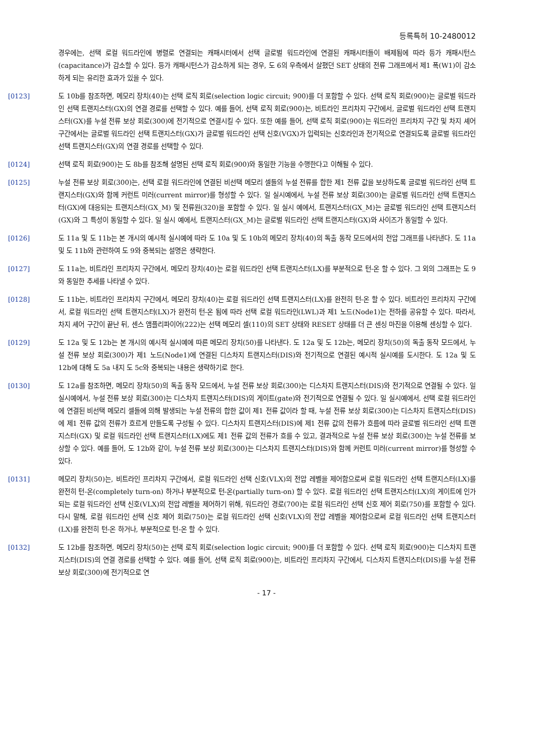등록특허 10-2480012
경우에는, 선택 로컬 워드라인에 병렬로 연결되는 캐패시터에서 선택 글로벌 워드라인에 연결된 캐패시터들이 배제됨에 따라 등가 캐패시턴스(capacitance)가 감소할 수 있다. 등가 캐패시턴스가 감소하게 되는 경우, 도 6의 우측에서 살폈던 SET 상태의 전류 그래프에서 제1 폭(W1)이 감소하게 되는 유리한 효과가 있을 수 있다.
[0123] 도 10b를 참조하면, 메모리 장치(40)는 선택 로직 회로(selection logic circuit; 900)를 더 포함할 수 있다. 선택 로직 회로(900)는 글로벌 워드라인 선택 트랜지스터(GX)의 연결 경로를 선택할 수 있다. 예를 들어, 선택 로직 회로(900)는, 비트라인 프리차지 구간에서, 글로벌 워드라인 선택 트랜지스터(GX)를 누설 전류 보상 회로(300)에 전기적으로 연결시킬 수 있다. 또한 예를 들어, 선택 로직 회로(900)는 워드라인 프리차지 구간 및 차지 셰어 구간에서는 글로벌 워드라인 선택 트랜지스터(GX)가 글로벌 워드라인 선택 신호(VGX)가 입력되는 신호라인과 전기적으로 연결되도록 글로벌 워드라인 선택 트랜지스터(GX)의 연결 경로를 선택할 수 있다.
[0124] 선택 로직 회로(900)는 도 8b를 참조해 설명된 선택 로직 회로(900)와 동일한 기능을 수행한다고 이해될 수 있다.
[0125] 누설 전류 보상 회로(300)는, 선택 로컬 워드라인에 연결된 비선택 메모리 셀들의 누설 전류를 합한 제1 전류 값을 보상하도록 글로벌 워드라인 선택 트랜지스터(GX)와 함께 커런트 미러(current mirror)를 형성할 수 있다. 일 실시예에서, 누설 전류 보상 회로(300)는 글로벌 워드라인 선택 트랜지스터(GX)에 대응되는 트랜지스터(GX_M) 및 전류원(320)을 포함할 수 있다. 일 실시 예에서, 트랜지스터(GX_M)는 글로벌 워드라인 선택 트랜지스터(GX)와 그 특성이 동일할 수 있다. 일 실시 예에서, 트랜지스터(GX_M)는 글로벌 워드라인 선택 트랜지스터(GX)와 사이즈가 동일할 수 있다.
[0126] 도 11a 및 도 11b는 본 개시의 예시적 실시예에 따라 도 10a 및 도 10b의 메모리 장치(40)의 독출 동작 모드에서의 전압 그래프를 나타낸다. 도 11a 및 도 11b와 관련하여 도 9와 중복되는 설명은 생략한다.
[0127] 도 11a는, 비트라인 프리차지 구간에서, 메모리 장치(40)는 로컬 워드라인 선택 트랜지스터(LX)를 부분적으로 턴-온 할 수 있다. 그 외의 그래프는 도 9와 동일한 추세를 나타낼 수 있다.
[0128] 도 11b는, 비트라인 프리차지 구간에서, 메모리 장치(40)는 로컬 워드라인 선택 트랜지스터(LX)를 완전히 턴-온 할 수 있다. 비트라인 프리차지 구간에서, 로컬 워드라인 선택 트랜지스터(LX)가 완전히 턴-온 됨에 따라 선택 로컬 워드라인(LWL)과 제1 노드(Node1)는 전하를 공유할 수 있다. 따라서, 차지 셰어 구간이 끝난 뒤, 센스 앰플리파이어(222)는 선택 메모리 셀(110)의 SET 상태와 RESET 상태를 더 큰 센싱 마진을 이용해 센싱할 수 있다.
[0129] 도 12a 및 도 12b는 본 개시의 예시적 실시예에 따른 메모리 장치(50)를 나타낸다. 도 12a 및 도 12b는, 메모리 장치(50)의 독출 동작 모드에서, 누설 전류 보상 회로(300)가 제1 노드(Node1)에 연결된 디스차지 트랜지스터(DIS)와 전기적으로 연결된 예시적 실시예를 도시한다. 도 12a 및 도 12b에 대해 도 5a 내지 도 5c와 중복되는 내용은 생략하기로 한다.
[0130] 도 12a를 참조하면, 메모리 장치(50)의 독출 동작 모드에서, 누설 전류 보상 회로(300)는 디스차지 트랜지스터(DIS)와 전기적으로 연결될 수 있다. 일 실시예에서, 누설 전류 보상 회로(300)는 디스차지 트랜지스터(DIS)의 게이트(gate)와 전기적으로 연결될 수 있다. 일 실시예에서, 선택 로컬 워드라인에 연결된 비선택 메모리 셀들에 의해 발생되는 누설 전류의 합한 값이 제1 전류 값이라 할 때, 누설 전류 보상 회로(300)는 디스차지 트랜지스터(DIS)에 제1 전류 값의 전류가 흐르게 만들도록 구성될 수 있다. 디스차지 트랜지스터(DIS)에 제1 전류 값의 전류가 흐름에 따라 글로벌 워드라인 선택 트랜지스터(GX) 및 로컬 워드라인 선택 트랜지스터(LX)에도 제1 전류 값의 전류가 흐를 수 있고, 결과적으로 누설 전류 보상 회로(300)는 누설 전류를 보상할 수 있다. 예를 들어, 도 12b와 같이, 누설 전류 보상 회로(300)는 디스차지 트랜지스터(DIS)와 함께 커런트 미러(current mirror)를 형성할 수 있다.
[0131] 메모리 장치(50)는, 비트라인 프리차지 구간에서, 로컬 워드라인 선택 신호(VLX)의 전압 레벨을 제어함으로써 로컬 워드라인 선택 트랜지스터(LX)를 완전히 턴-온(completely turn-on) 하거나 부분적으로 턴-온(partially turn-on) 할 수 있다. 로컬 워드라인 선택 트랜지스터(LX)의 게이트에 인가되는 로컬 워드라인 선택 신호(VLX)의 전압 레벨을 제어하기 위해, 워드라인 경로(700)는 로컬 워드라인 선택 신호 제어 회로(750)를 포함할 수 있다. 다시 말해, 로컬 워드라인 선택 신호 제어 회로(750)는 로컬 워드라인 선택 신호(VLX)의 전압 레벨을 제어함으로써 로컬 워드라인 선택 트랜지스터(LX)를 완전히 턴-온 하거나, 부분적으로 턴-온 할 수 있다.
[0132] 도 12b를 참조하면, 메모리 장치(50)는 선택 로직 회로(selection logic circuit; 900)를 더 포함할 수 있다. 선택 로직 회로(900)는 디스차지 트랜지스터(DIS)의 연결 경로를 선택할 수 있다. 예를 들어, 선택 로직 회로(900)는, 비트라인 프리차지 구간에서, 디스차지 트랜지스터(DIS)를 누설 전류 보상 회로(300)에 전기적으로 연
- 17 -